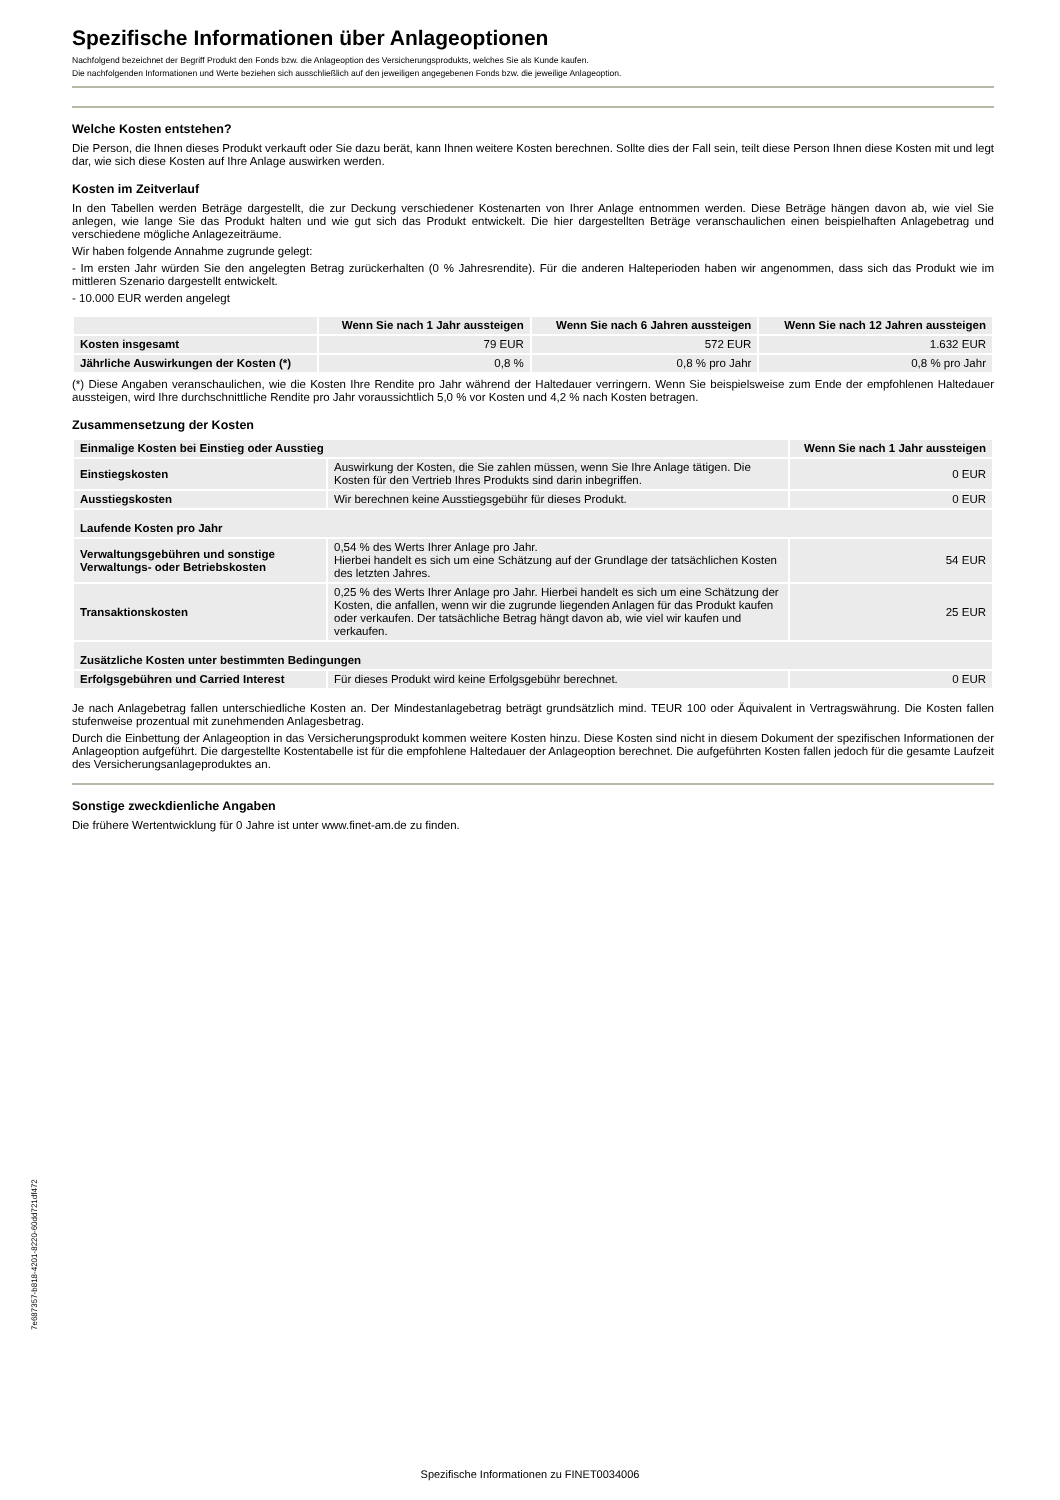Spezifische Informationen über Anlageoptionen
Nachfolgend bezeichnet der Begriff Produkt den Fonds bzw. die Anlageoption des Versicherungsprodukts, welches Sie als Kunde kaufen.
Die nachfolgenden Informationen und Werte beziehen sich ausschließlich auf den jeweiligen angegebenen Fonds bzw. die jeweilige Anlageoption.
Welche Kosten entstehen?
Die Person, die Ihnen dieses Produkt verkauft oder Sie dazu berät, kann Ihnen weitere Kosten berechnen. Sollte dies der Fall sein, teilt diese Person Ihnen diese Kosten mit und legt dar, wie sich diese Kosten auf Ihre Anlage auswirken werden.
Kosten im Zeitverlauf
In den Tabellen werden Beträge dargestellt, die zur Deckung verschiedener Kostenarten von Ihrer Anlage entnommen werden. Diese Beträge hängen davon ab, wie viel Sie anlegen, wie lange Sie das Produkt halten und wie gut sich das Produkt entwickelt. Die hier dargestellten Beträge veranschaulichen einen beispielhaften Anlagebetrag und verschiedene mögliche Anlagezeiträume.
Wir haben folgende Annahme zugrunde gelegt:
- Im ersten Jahr würden Sie den angelegten Betrag zurückerhalten (0 % Jahresrendite). Für die anderen Halteperioden haben wir angenommen, dass sich das Produkt wie im mittleren Szenario dargestellt entwickelt.
- 10.000 EUR werden angelegt
| | Wenn Sie nach 1 Jahr aussteigen | Wenn Sie nach 6 Jahren aussteigen | Wenn Sie nach 12 Jahren aussteigen |
| --- | --- | --- | --- |
| Kosten insgesamt | 79 EUR | 572 EUR | 1.632 EUR |
| Jährliche Auswirkungen der Kosten (*) | 0,8 % | 0,8 % pro Jahr | 0,8 % pro Jahr |
(*) Diese Angaben veranschaulichen, wie die Kosten Ihre Rendite pro Jahr während der Haltedauer verringern. Wenn Sie beispielsweise zum Ende der empfohlenen Haltedauer aussteigen, wird Ihre durchschnittliche Rendite pro Jahr voraussichtlich 5,0 % vor Kosten und 4,2 % nach Kosten betragen.
Zusammensetzung der Kosten
| Einmalige Kosten bei Einstieg oder Ausstieg | | Wenn Sie nach 1 Jahr aussteigen |
| --- | --- | --- |
| Einstiegskosten | Auswirkung der Kosten, die Sie zahlen müssen, wenn Sie Ihre Anlage tätigen. Die Kosten für den Vertrieb Ihres Produkts sind darin inbegriffen. | 0 EUR |
| Ausstiegskosten | Wir berechnen keine Ausstiegsgebühr für dieses Produkt. | 0 EUR |
| Laufende Kosten pro Jahr | | |
| Verwaltungsgebühren und sonstige Verwaltungs- oder Betriebskosten | 0,54 % des Werts Ihrer Anlage pro Jahr. Hierbei handelt es sich um eine Schätzung auf der Grundlage der tatsächlichen Kosten des letzten Jahres. | 54 EUR |
| Transaktionskosten | 0,25 % des Werts Ihrer Anlage pro Jahr. Hierbei handelt es sich um eine Schätzung der Kosten, die anfallen, wenn wir die zugrunde liegenden Anlagen für das Produkt kaufen oder verkaufen. Der tatsächliche Betrag hängt davon ab, wie viel wir kaufen und verkaufen. | 25 EUR |
| Zusätzliche Kosten unter bestimmten Bedingungen | | |
| Erfolgsgebühren und Carried Interest | Für dieses Produkt wird keine Erfolgsgebühr berechnet. | 0 EUR |
Je nach Anlagebetrag fallen unterschiedliche Kosten an. Der Mindestanlagebetrag beträgt grundsätzlich mind. TEUR 100 oder Äquivalent in Vertragswährung. Die Kosten fallen stufenweise prozentual mit zunehmenden Anlagesbetrag.
Durch die Einbettung der Anlageoption in das Versicherungsprodukt kommen weitere Kosten hinzu. Diese Kosten sind nicht in diesem Dokument der spezifischen Informationen der Anlageoption aufgeführt. Die dargestellte Kostentabelle ist für die empfohlene Haltedauer der Anlageoption berechnet. Die aufgeführten Kosten fallen jedoch für die gesamte Laufzeit des Versicherungsanlageproduktes an.
Sonstige zweckdienliche Angaben
Die frühere Wertentwicklung für 0 Jahre ist unter www.finet-am.de zu finden.
7e687357-b818-4201-8220-60dd721df472
Spezifische Informationen zu FINET0034006